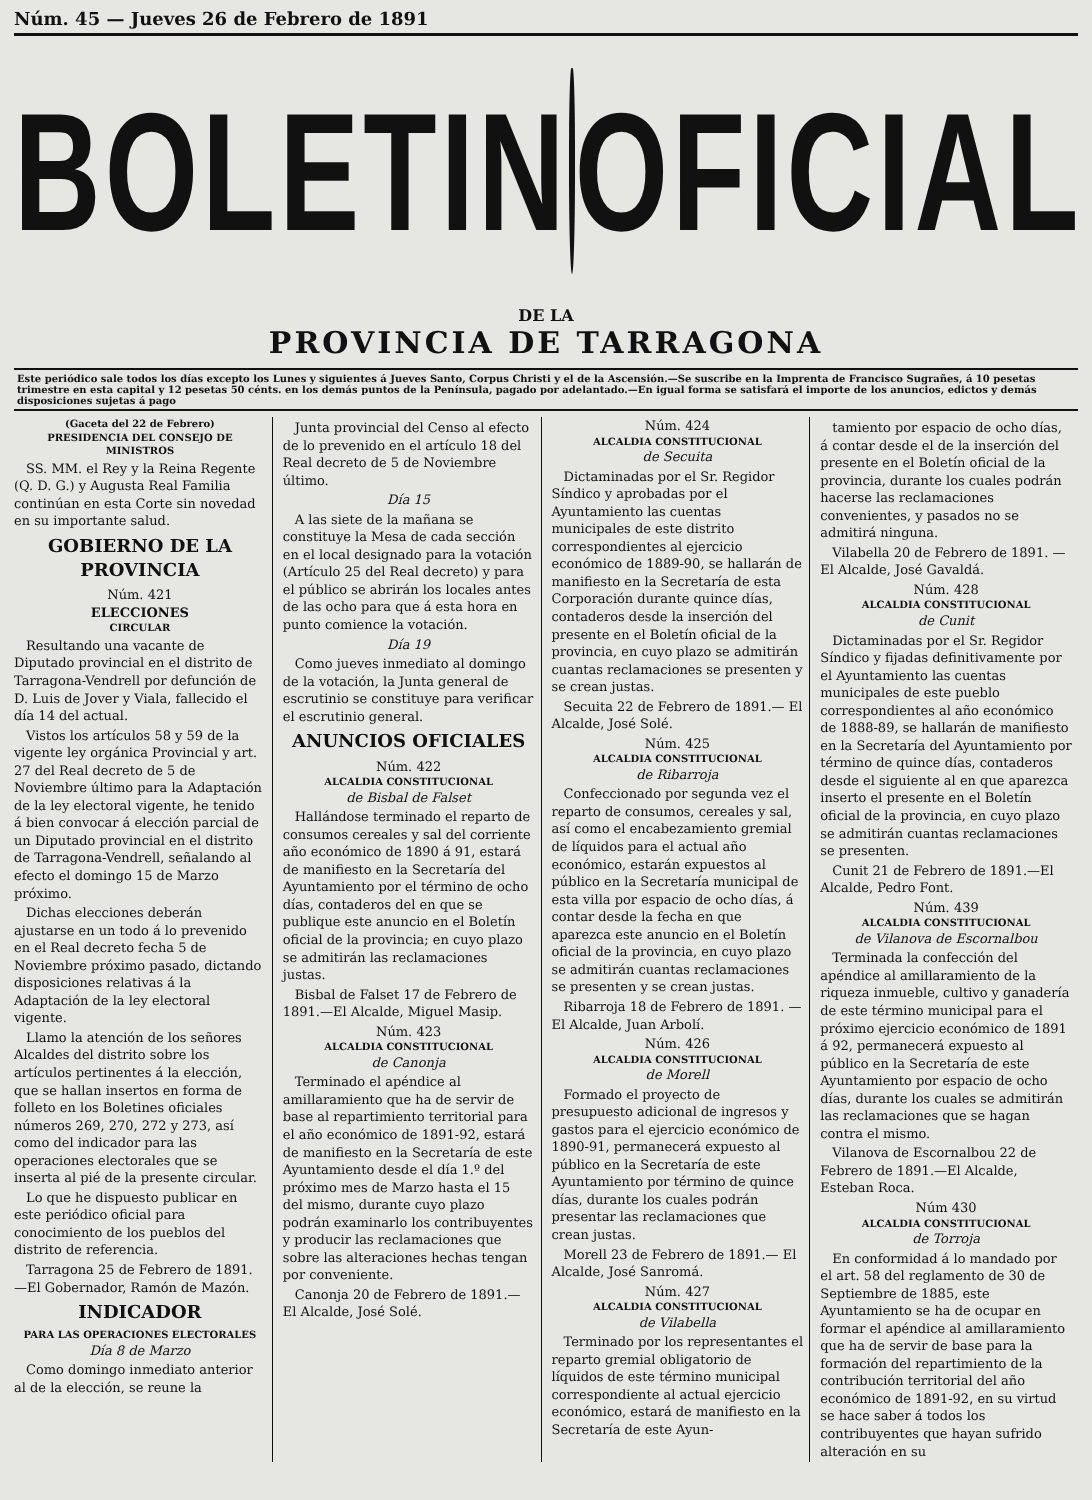Núm. 45 — Jueves 26 de Febrero de 1891
BOLETIN OFICIAL
DE LA
PROVINCIA DE TARRAGONA
Este periódico sale todos los días excepto los Lunes y siguientes á Jueves Santo, Corpus Christi y el de la Ascensión.—Se suscribe en la Imprenta de Francisco Sugrañes, á 10 pesetas trimestre en esta capital y 12 pesetas 50 cénts. en los demás puntos de la Península, pagado por adelantado.—En igual forma se satisfará el importe de los anuncios, edictos y demás disposiciones sujetas á pago
(Gaceta del 22 de Febrero)
PRESIDENCIA DEL CONSEJO DE MINISTROS
SS. MM. el Rey y la Reina Regente (Q. D. G.) y Augusta Real Familia continúan en esta Corte sin novedad en su importante salud.
GOBIERNO DE LA PROVINCIA
Núm. 421
ELECCIONES
CIRCULAR
Resultando una vacante de Diputado provincial en el distrito de Tarragona-Vendrell por defunción de D. Luis de Jover y Viala, fallecido el día 14 del actual.
Vistos los artículos 58 y 59 de la vigente ley orgánica Provincial y art. 27 del Real decreto de 5 de Noviembre último para la Adaptación de la ley electoral vigente, he tenido á bien convocar á elección parcial de un Diputado provincial en el distrito de Tarragona-Vendrell, señalando al efecto el domingo 15 de Marzo próximo.
Dichas elecciones deberán ajustarse en un todo á lo prevenido en el Real decreto fecha 5 de Noviembre próximo pasado, dictando disposiciones relativas á la Adaptación de la ley electoral vigente.
Llamo la atención de los señores Alcaldes del distrito sobre los artículos pertinentes á la elección, que se hallan insertos en forma de folleto en los Boletines oficiales números 269, 270, 272 y 273, así como del indicador para las operaciones electorales que se inserta al pié de la presente circular.
Lo que he dispuesto publicar en este periódico oficial para conocimiento de los pueblos del distrito de referencia.
Tarragona 25 de Febrero de 1891. —El Gobernador, Ramón de Mazón.
INDICADOR
PARA LAS OPERACIONES ELECTORALES
Día 8 de Marzo
Como domingo inmediato anterior al de la elección, se reune la
Junta provincial del Censo al efecto de lo prevenido en el artículo 18 del Real decreto de 5 de Noviembre último.
Día 15
A las siete de la mañana se constituye la Mesa de cada sección en el local designado para la votación (Artículo 25 del Real decreto) y para el público se abrirán los locales antes de las ocho para que á esta hora en punto comience la votación.
Día 19
Como jueves inmediato al domingo de la votación, la Junta general de escrutinio se constituye para verificar el escrutinio general.
ANUNCIOS OFICIALES
Núm. 422
ALCALDIA CONSTITUCIONAL
de Bisbal de Falset
Hallándose terminado el reparto de consumos cereales y sal del corriente año económico de 1890 á 91, estará de manifiesto en la Secretaría del Ayuntamiento por el término de ocho días, contaderos del en que se publique este anuncio en el Boletín oficial de la provincia; en cuyo plazo se admitirán las reclamaciones justas.
Bisbal de Falset 17 de Febrero de 1891.—El Alcalde, Miguel Masip.
Núm. 423
ALCALDIA CONSTITUCIONAL
de Canonja
Terminado el apéndice al amillaramiento que ha de servir de base al repartimiento territorial para el año económico de 1891-92, estará de manifiesto en la Secretaría de este Ayuntamiento desde el día 1.º del próximo mes de Marzo hasta el 15 del mismo, durante cuyo plazo podrán examinarlo los contribuyentes y producir las reclamaciones que sobre las alteraciones hechas tengan por conveniente.
Canonja 20 de Febrero de 1891.— El Alcalde, José Solé.
Núm. 424
ALCALDIA CONSTITUCIONAL
de Secuita
Dictaminadas por el Sr. Regidor Síndico y aprobadas por el Ayuntamiento las cuentas municipales de este distrito correspondientes al ejercicio económico de 1889-90, se hallarán de manifiesto en la Secretaría de esta Corporación durante quince días, contaderos desde la inserción del presente en el Boletín oficial de la provincia, en cuyo plazo se admitirán cuantas reclamaciones se presenten y se crean justas.
Secuita 22 de Febrero de 1891.— El Alcalde, José Solé.
Núm. 425
ALCALDIA CONSTITUCIONAL
de Ribarroja
Confeccionado por segunda vez el reparto de consumos, cereales y sal, así como el encabezamiento gremial de líquidos para el actual año económico, estarán expuestos al público en la Secretaría municipal de esta villa por espacio de ocho días, á contar desde la fecha en que aparezca este anuncio en el Boletín oficial de la provincia, en cuyo plazo se admitirán cuantas reclamaciones se presenten y se crean justas.
Ribarroja 18 de Febrero de 1891. —El Alcalde, Juan Arbolí.
Núm. 426
ALCALDIA CONSTITUCIONAL
de Morell
Formado el proyecto de presupuesto adicional de ingresos y gastos para el ejercicio económico de 1890-91, permanecerá expuesto al público en la Secretaría de este Ayuntamiento por término de quince días, durante los cuales podrán presentar las reclamaciones que crean justas.
Morell 23 de Febrero de 1891.— El Alcalde, José Sanromá.
Núm. 427
ALCALDIA CONSTITUCIONAL
de Vilabella
Terminado por los representantes el reparto gremial obligatorio de líquidos de este término municipal correspondiente al actual ejercicio económico, estará de manifiesto en la Secretaría de este Ayun-
tamiento por espacio de ocho días, á contar desde el de la inserción del presente en el Boletín oficial de la provincia, durante los cuales podrán hacerse las reclamaciones convenientes, y pasados no se admitirá ninguna.
Vilabella 20 de Febrero de 1891. —El Alcalde, José Gavaldá.
Núm. 428
ALCALDIA CONSTITUCIONAL
de Cunit
Dictaminadas por el Sr. Regidor Síndico y fijadas definitivamente por el Ayuntamiento las cuentas municipales de este pueblo correspondientes al año económico de 1888-89, se hallarán de manifiesto en la Secretaría del Ayuntamiento por término de quince días, contaderos desde el siguiente al en que aparezca inserto el presente en el Boletín oficial de la provincia, en cuyo plazo se admitirán cuantas reclamaciones se presenten.
Cunit 21 de Febrero de 1891.—El Alcalde, Pedro Font.
Núm. 439
ALCALDIA CONSTITUCIONAL
de Vilanova de Escornalbou
Terminada la confección del apéndice al amillaramiento de la riqueza inmueble, cultivo y ganadería de este término municipal para el próximo ejercicio económico de 1891 á 92, permanecerá expuesto al público en la Secretaría de este Ayuntamiento por espacio de ocho días, durante los cuales se admitirán las reclamaciones que se hagan contra el mismo.
Vilanova de Escornalbou 22 de Febrero de 1891.—El Alcalde, Esteban Roca.
Núm 430
ALCALDIA CONSTITUCIONAL
de Torroja
En conformidad á lo mandado por el art. 58 del reglamento de 30 de Septiembre de 1885, este Ayuntamiento se ha de ocupar en formar el apéndice al amillaramiento que ha de servir de base para la formación del repartimiento de la contribución territorial del año económico de 1891-92, en su virtud se hace saber á todos los contribuyentes que hayan sufrido alteración en su